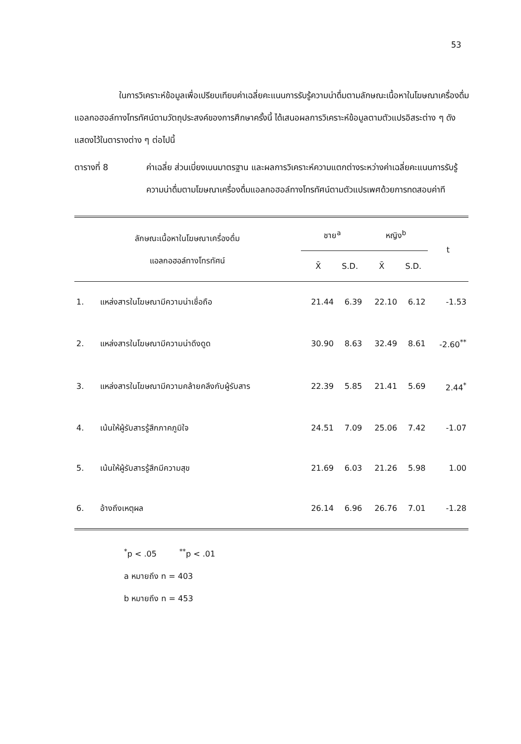53
ในการวิเคราะห์ข้อมูลเพื่อเปรียบเทียบค่าเฉลี่ยคะแนนการรับรู้ความน่าดื่มตามลักษณะเนื้อหาในโฆษณาเครื่องดื่มแอลกอฮอล์ทางโทรทัศน์ตามวัตถุประสงค์ของการศึกษาครั้งนี้ ได้เสนอผลการวิเคราะห์ข้อมูลตามตัวแปรอิสระต่าง ๆ ดังแสดงไว้ในตารางต่าง ๆ ต่อไปนี้
ตารางที่ 8 ค่าเฉลี่ย ส่วนเบี่ยงเบนมาตรฐาน และผลการวิเคราะห์ความแตกต่างระหว่างค่าเฉลี่ยคะแนนการรับรู้ความน่าดื่มตามโฆษณาเครื่องดื่มแอลกอฮอล์ทางโทรทัศน์ตามตัวแปรเพศด้วยการทดสอบค่าที
| ลักษณะเนื้อหาในโฆษณาเครื่องดื่ม แอลกอฮอล์ทางโทรทัศน์ | | ชาย<sup>a</sup> | | หญิง<sup>b</sup> | | t |
| --- | --- | --- | --- | --- | --- | --- |
| | | X̄ | S.D. | X̄ | S.D. | |
| 1. | แหล่งสารในโฆษณามีความน่าเชื่อถือ | 21.44 | 6.39 | 22.10 | 6.12 | -1.53 |
| 2. | แหล่งสารในโฆษณามีความน่าดึงดูด | 30.90 | 8.63 | 32.49 | 8.61 | -2.60<sup>**</sup> |
| 3. | แหล่งสารในโฆษณามีความคล้ายคลึงกับผู้รับสาร | 22.39 | 5.85 | 21.41 | 5.69 | 2.44<sup>*</sup> |
| 4. | เน้นให้ผู้รับสารรู้สึกภาคภูมิใจ | 24.51 | 7.09 | 25.06 | 7.42 | -1.07 |
| 5. | เน้นให้ผู้รับสารรู้สึกมีความสุข | 21.69 | 6.03 | 21.26 | 5.98 | 1.00 |
| 6. | อ้างถึงเหตุผล | 26.14 | 6.96 | 26.76 | 7.01 | -1.28 |
<sup>*</sup> p < .05 <sup>**</sup>p < .01
a หมายถึง n = 403
b หมายถึง n = 453